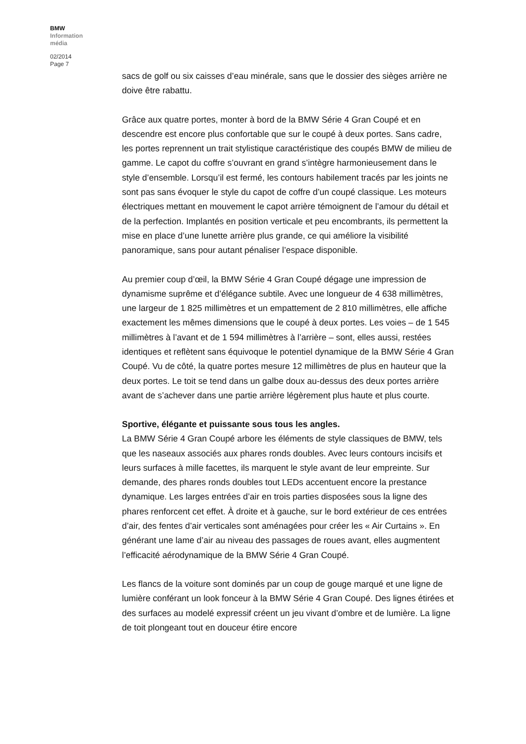BMW
Information
média
02/2014
Page 7
sacs de golf ou six caisses d’eau minérale, sans que le dossier des sièges arrière ne doive être rabattu.
Grâce aux quatre portes, monter à bord de la BMW Série 4 Gran Coupé et en descendre est encore plus confortable que sur le coupé à deux portes. Sans cadre, les portes reprennent un trait stylistique caractéristique des coupés BMW de milieu de gamme. Le capot du coffre s’ouvrant en grand s’intègre harmonieusement dans le style d’ensemble. Lorsqu’il est fermé, les contours habilement tracés par les joints ne sont pas sans évoquer le style du capot de coffre d’un coupé classique. Les moteurs électriques mettant en mouvement le capot arrière témoignent de l’amour du détail et de la perfection. Implantés en position verticale et peu encombrants, ils permettent la mise en place d’une lunette arrière plus grande, ce qui améliore la visibilité panoramique, sans pour autant pénaliser l’espace disponible.
Au premier coup d’œil, la BMW Série 4 Gran Coupé dégage une impression de dynamisme suprême et d’élégance subtile. Avec une longueur de 4 638 millimètres, une largeur de 1 825 millimètres et un empattement de 2 810 millimètres, elle affiche exactement les mêmes dimensions que le coupé à deux portes. Les voies – de 1 545 millimètres à l’avant et de 1 594 millimètres à l’arrière – sont, elles aussi, restées identiques et reflètent sans équivoque le potentiel dynamique de la BMW Série 4 Gran Coupé. Vu de côté, la quatre portes mesure 12 millimètres de plus en hauteur que la deux portes. Le toit se tend dans un galbe doux au-dessus des deux portes arrière avant de s’achever dans une partie arrière légèrement plus haute et plus courte.
Sportive, élégante et puissante sous tous les angles.
La BMW Série 4 Gran Coupé arbore les éléments de style classiques de BMW, tels que les naseaux associés aux phares ronds doubles. Avec leurs contours incisifs et leurs surfaces à mille facettes, ils marquent le style avant de leur empreinte. Sur demande, des phares ronds doubles tout LEDs accentuent encore la prestance dynamique. Les larges entrées d’air en trois parties disposées sous la ligne des phares renforcent cet effet. À droite et à gauche, sur le bord extérieur de ces entrées d’air, des fentes d’air verticales sont aménagées pour créer les « Air Curtains ». En générant une lame d’air au niveau des passages de roues avant, elles augmentent l’efficacité aérodynamique de la BMW Série 4 Gran Coupé.
Les flancs de la voiture sont dominés par un coup de gouge marqué et une ligne de lumière conférant un look fonceur à la BMW Série 4 Gran Coupé. Des lignes étirées et des surfaces au modelé expressif créent un jeu vivant d’ombre et de lumière. La ligne de toit plongeant tout en douceur étire encore